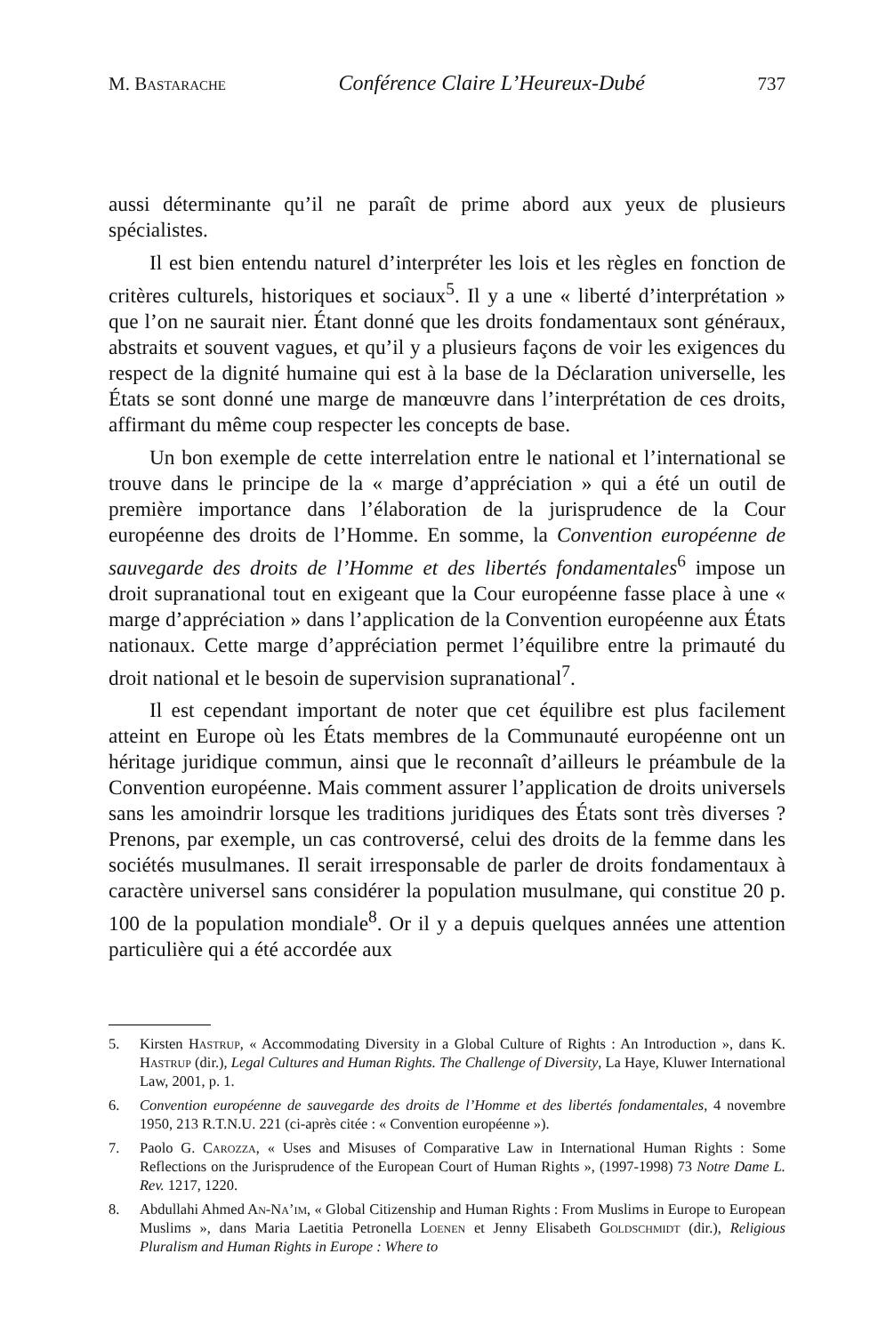M. Bastarache Conférence Claire L’Heureux-Dubé 737
aussi déterminante qu’il ne paraît de prime abord aux yeux de plusieurs spécialistes.
Il est bien entendu naturel d’interpréter les lois et les règles en fonction de critères culturels, historiques et sociaux<sup>5</sup>. Il y a une « liberté d’interprétation » que l’on ne saurait nier. Étant donné que les droits fondamentaux sont généraux, abstraits et souvent vagues, et qu’il y a plusieurs façons de voir les exigences du respect de la dignité humaine qui est à la base de la Déclaration universelle, les États se sont donné une marge de manœuvre dans l’interprétation de ces droits, affirmant du même coup respecter les concepts de base.
Un bon exemple de cette interrelation entre le national et l’international se trouve dans le principe de la « marge d’appréciation » qui a été un outil de première importance dans l’élaboration de la jurisprudence de la Cour européenne des droits de l’Homme. En somme, la Convention européenne de sauvegarde des droits de l’Homme et des libertés fondamentales<sup>6</sup> impose un droit supranational tout en exigeant que la Cour européenne fasse place à une « marge d’appréciation » dans l’application de la Convention européenne aux États nationaux. Cette marge d’appréciation permet l’équilibre entre la primauté du droit national et le besoin de supervision supranational<sup>7</sup>.
Il est cependant important de noter que cet équilibre est plus facilement atteint en Europe où les États membres de la Communauté européenne ont un héritage juridique commun, ainsi que le reconnaît d’ailleurs le préambule de la Convention européenne. Mais comment assurer l’application de droits universels sans les amoindrir lorsque les traditions juridiques des États sont très diverses ? Prenons, par exemple, un cas controversé, celui des droits de la femme dans les sociétés musulmanes. Il serait irresponsable de parler de droits fondamentaux à caractère universel sans considérer la population musulmane, qui constitue 20 p. 100 de la population mondiale<sup>8</sup>. Or il y a depuis quelques années une attention particulière qui a été accordée aux
5. Kirsten Hastrup, « Accommodating Diversity in a Global Culture of Rights : An Introduction », dans K. Hastrup (dir.), Legal Cultures and Human Rights. The Challenge of Diversity, La Haye, Kluwer International Law, 2001, p. 1.
6. Convention européenne de sauvegarde des droits de l’Homme et des libertés fondamentales, 4 novembre 1950, 213 R.T.N.U. 221 (ci-après citée : « Convention européenne »).
7. Paolo G. Carozza, « Uses and Misuses of Comparative Law in International Human Rights : Some Reflections on the Jurisprudence of the European Court of Human Rights », (1997-1998) 73 Notre Dame L. Rev. 1217, 1220.
8. Abdullahi Ahmed An-Na’im, « Global Citizenship and Human Rights : From Muslims in Europe to European Muslims », dans Maria Laetitia Petronella Loenen et Jenny Elisabeth Goldschmidt (dir.), Religious Pluralism and Human Rights in Europe : Where to